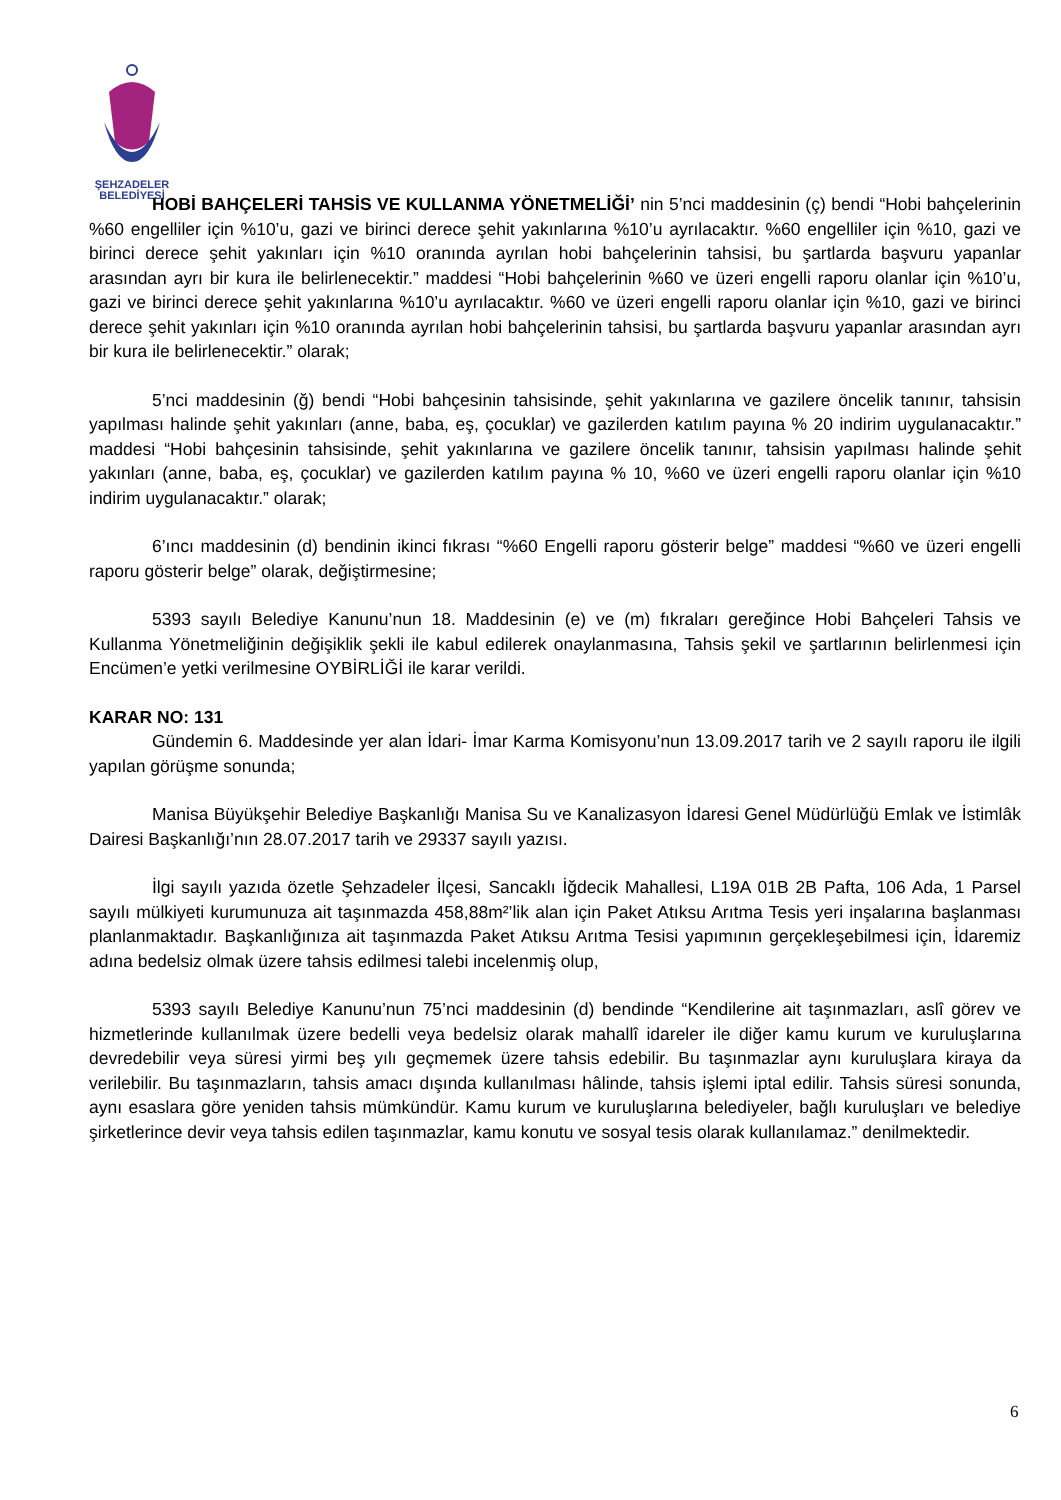ŞEHZADELER
BELEDİYESİ
HOBİ BAHÇELERİ TAHSİS VE KULLANMA YÖNETMELİĞİ’ nin 5’nci maddesinin (ç) bendi “Hobi bahçelerinin %60 engelliler için %10’u, gazi ve birinci derece şehit yakınlarına %10’u ayrılacaktır. %60 engelliler için %10, gazi ve birinci derece şehit yakınları için %10 oranında ayrılan hobi bahçelerinin tahsisi, bu şartlarda başvuru yapanlar arasından ayrı bir kura ile belirlenecektir.” maddesi “Hobi bahçelerinin %60 ve üzeri engelli raporu olanlar için %10’u, gazi ve birinci derece şehit yakınlarına %10’u ayrılacaktır. %60 ve üzeri engelli raporu olanlar için %10, gazi ve birinci derece şehit yakınları için %10 oranında ayrılan hobi bahçelerinin tahsisi, bu şartlarda başvuru yapanlar arasından ayrı bir kura ile belirlenecektir.” olarak;
5’nci maddesinin (ğ) bendi “Hobi bahçesinin tahsisinde, şehit yakınlarına ve gazilere öncelik tanınır, tahsisin yapılması halinde şehit yakınları (anne, baba, eş, çocuklar) ve gazilerden katılım payına % 20 indirim uygulanacaktır.” maddesi “Hobi bahçesinin tahsisinde, şehit yakınlarına ve gazilere öncelik tanınır, tahsisin yapılması halinde şehit yakınları (anne, baba, eş, çocuklar) ve gazilerden katılım payına % 10, %60 ve üzeri engelli raporu olanlar için %10 indirim uygulanacaktır.” olarak;
6’ıncı maddesinin (d) bendinin ikinci fıkrası “%60 Engelli raporu gösterir belge” maddesi “%60 ve üzeri engelli raporu gösterir belge” olarak, değiştirmesine;
5393 sayılı Belediye Kanunu’nun 18. Maddesinin (e) ve (m) fıkraları gereğince Hobi Bahçeleri Tahsis ve Kullanma Yönetmeliğinin değişiklik şekli ile kabul edilerek onaylanmasına, Tahsis şekil ve şartlarının belirlenmesi için Encümen’e yetki verilmesine OYBİRLİĞİ ile karar verildi.
KARAR NO: 131
Gündemin 6. Maddesinde yer alan İdari- İmar Karma Komisyonu’nun 13.09.2017 tarih ve 2 sayılı raporu ile ilgili yapılan görüşme sonunda;
Manisa Büyükşehir Belediye Başkanlığı Manisa Su ve Kanalizasyon İdaresi Genel Müdürlüğü Emlak ve İstimlâk Dairesi Başkanlığı’nın 28.07.2017 tarih ve 29337 sayılı yazısı.
İlgi sayılı yazıda özetle Şehzadeler İlçesi, Sancaklı İğdecik Mahallesi, L19A 01B 2B Pafta, 106 Ada, 1 Parsel sayılı mülkiyeti kurumunuza ait taşınmazda 458,88m²’lik alan için Paket Atıksu Arıtma Tesis yeri inşalarına başlanması planlanmaktadır. Başkanlığınıza ait taşınmazda Paket Atıksu Arıtma Tesisi yapımının gerçekleşebilmesi için, İdaremiz adına bedelsiz olmak üzere tahsis edilmesi talebi incelenmiş olup,
5393 sayılı Belediye Kanunu’nun 75’nci maddesinin (d) bendinde “Kendilerine ait taşınmazları, aslî görev ve hizmetlerinde kullanılmak üzere bedelli veya bedelsiz olarak mahallî idareler ile diğer kamu kurum ve kuruluşlarına devredebilir veya süresi yirmi beş yılı geçmemek üzere tahsis edebilir. Bu taşınmazlar aynı kuruluşlara kiraya da verilebilir. Bu taşınmazların, tahsis amacı dışında kullanılması hâlinde, tahsis işlemi iptal edilir. Tahsis süresi sonunda, aynı esaslara göre yeniden tahsis mümkündür. Kamu kurum ve kuruluşlarına belediyeler, bağlı kuruluşları ve belediye şirketlerince devir veya tahsis edilen taşınmazlar, kamu konutu ve sosyal tesis olarak kullanılamaz.” denilmektedir.
6